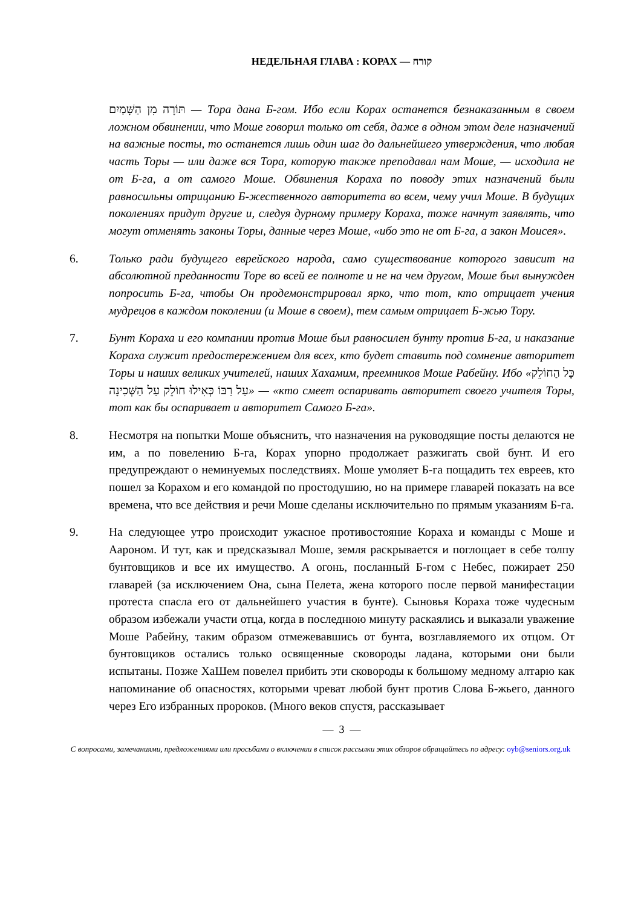НЕДЕЛЬНАЯ ГЛАВА : КОРАХ — קורח
תּוֹרָה מִן הַשָּׁמַיִם — Тора дана Б-гом. Ибо если Корах останется безнаказанным в своем ложном обвинении, что Моше говорил только от себя, даже в одном этом деле назначений на важные посты, то останется лишь один шаг до дальнейшего утверждения, что любая часть Торы — или даже вся Тора, которую также преподавал нам Моше, — исходила не от Б-га, а от самого Моше. Обвинения Кораха по поводу этих назначений были равносильны отрицанию Б-жественного авторитета во всем, чему учил Моше. В будущих поколениях придут другие и, следуя дурному примеру Кораха, тоже начнут заявлять, что могут отменять законы Торы, данные через Моше, «ибо это не от Б-га, а закон Моисея».
6. Только ради будущего еврейского народа, само существование которого зависит на абсолютной преданности Торе во всей ее полноте и не на чем другом, Моше был вынужден попросить Б-га, чтобы Он продемонстрировал ярко, что тот, кто отрицает учения мудрецов в каждом поколении (и Моше в своем), тем самым отрицает Б-жью Тору.
7. Бунт Кораха и его компании против Моше был равносилен бунту против Б-га, и наказание Кораха служит предостережением для всех, кто будет ставить под сомнение авторитет Торы и наших великих учителей, наших Хахамим, преемников Моше Рабейну. Ибо «כָּל הַחוֹלֵק עַל רַבּוֹ כְּאִילוּ חוֹלֵק עַל הַשְּׁכִינָה» — «кто смеет оспаривать авторитет своего учителя Торы, тот как бы оспаривает и авторитет Самого Б-га».
8. Несмотря на попытки Моше объяснить, что назначения на руководящие посты делаются не им, а по повелению Б-га, Корах упорно продолжает разжигать свой бунт. И его предупреждают о неминуемых последствиях. Моше умоляет Б-га пощадить тех евреев, кто пошел за Корахом и его командой по простодушию, но на примере главарей показать на все времена, что все действия и речи Моше сделаны исключительно по прямым указаниям Б-га.
9. На следующее утро происходит ужасное противостояние Кораха и команды с Моше и Аароном. И тут, как и предсказывал Моше, земля раскрывается и поглощает в себе толпу бунтовщиков и все их имущество. А огонь, посланный Б-гом с Небес, пожирает 250 главарей (за исключением Она, сына Пелета, жена которого после первой манифестации протеста спасла его от дальнейшего участия в бунте). Сыновья Кораха тоже чудесным образом избежали участи отца, когда в последнюю минуту раскаялись и выказали уважение Моше Рабейну, таким образом отмежевавшись от бунта, возглавляемого их отцом. От бунтовщиков остались только освященные сковороды ладана, которыми они были испытаны. Позже ХаШем повелел прибить эти сковороды к большому медному алтарю как напоминание об опасностях, которыми чреват любой бунт против Слова Б-жьего, данного через Его избранных пророков. (Много веков спустя, рассказывает
— 3 —
С вопросами, замечаниями, предложениями или просьбами о включении в список рассылки этих обзоров обращайтесь по адресу: oyb@seniors.org.uk